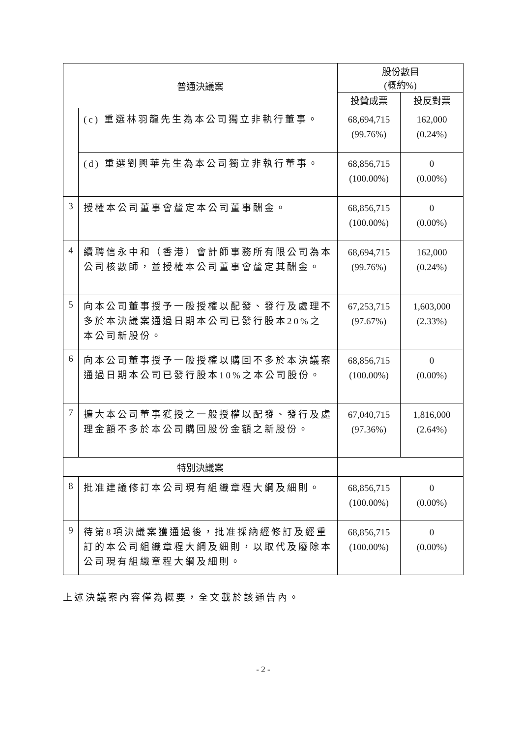| 普通決議案 | | 股份數目 (概約%) | |
| --- | --- | --- | --- |
| | | 投贊成票 | 投反對票 |
| | (c) 重選林羽龍先生為本公司獨立非執行董事。 | 68,694,715 (99.76%) | 162,000 (0.24%) |
| | (d) 重選劉興華先生為本公司獨立非執行董事。 | 68,856,715 (100.00%) | 0 (0.00%) |
| 3 | 授權本公司董事會釐定本公司董事酬金。 | 68,856,715 (100.00%) | 0 (0.00%) |
| 4 | 續聘信永中和（香港）會計師事務所有限公司為本公司核數師，並授權本公司董事會釐定其酬金。 | 68,694,715 (99.76%) | 162,000 (0.24%) |
| 5 | 向本公司董事授予一般授權以配發、發行及處理不多於本決議案通過日期本公司已發行股本20%之本公司新股份。 | 67,253,715 (97.67%) | 1,603,000 (2.33%) |
| 6 | 向本公司董事授予一般授權以購回不多於本決議案通過日期本公司已發行股本10%之本公司股份。 | 68,856,715 (100.00%) | 0 (0.00%) |
| 7 | 擴大本公司董事獲授之一般授權以配發、發行及處理金額不多於本公司購回股份金額之新股份。 | 67,040,715 (97.36%) | 1,816,000 (2.64%) |
| 特別決議案 | | | |
| 8 | 批准建議修訂本公司現有組織章程大綱及細則。 | 68,856,715 (100.00%) | 0 (0.00%) |
| 9 | 待第8項決議案獲通過後，批准採納經修訂及經重訂的本公司組織章程大綱及細則，以取代及廢除本公司現有組織章程大綱及細則。 | 68,856,715 (100.00%) | 0 (0.00%) |
上述決議案內容僅為概要，全文載於該通告內。
- 2 -